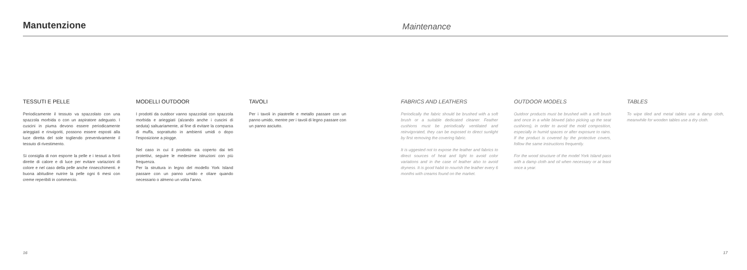Manutenzione
Maintenance
TESSUTI E PELLE
Periodicamente il tessuto va spazzolato con una spazzola morbida o con un aspiratore adeguato. I cuscini in piuma devono essere periodicamente arieggiati e rinvigoriti, possono essere esposti alla luce diretta del sole togliendo preventivamente il tessuto di rivestimento.
Si consiglia di non esporre la pelle e i tessuti a fonti dirette di calore e di luce per evitare variazioni di colore e nel caso della pelle anche rinsecchimenti. è buona abitudine nutrire la pelle ogni 6 mesi con creme reperibili in commercio.
MODELLI OUTDOOR
I prodotti da outdoor vanno spazzolati con spazzola morbida e arieggiati (alzando anche i cuscini di seduta) saltuariamente, al fine di evitare la comparsa di muffa, soprattutto in ambienti umidi o dopo l'esposizione a piogge.
Nel caso in cui il prodotto sia coperto dai teli protettivi, seguire le medesime istruzioni con più frequenza.
Per la struttura in legno del modello York Island passare con un panno umido e oliare quando necessario o almeno un volta l'anno.
TAVOLI
Per i tavoli in piastrelle e metallo passare con un panno umido, mentre per i tavoli di legno passare con un panno asciutto.
FABRICS AND LEATHERS
Periodically the fabric should be brushed with a soft brush or a suitable dedicated cleaner. Feather cushions must be periodically ventilated and reinvigorated, they can be exposed to direct sunlight by first removing the covering fabric.
It is uggested not to expose the leather and fabrics to direct sources of heat and light to avoid color variations and in the case of leather also to avoid dryness. It is good habit to nourish the leather every 6 months with creams found on the market.
OUTDOOR MODELS
Outdoor products must be brushed with a soft brush and once in a while blowed (also picking up the seat cushions), in order to avoid the mold composition, especially in humid spaces or after exposure to rains. If the product is covered by the protective covers, follow the same instructions frequently.
For the wood structure of the model York Island pass with a damp cloth and oil when necessary or at least once a year.
TABLES
To wipe tiled and metal tables use a damp cloth, meanwhile for wooden tables use a dry cloth.
16 17